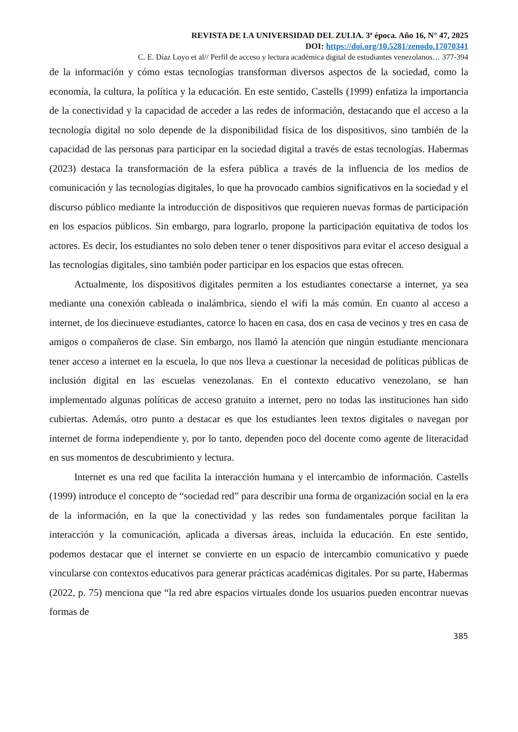REVISTA DE LA UNIVERSIDAD DEL ZULIA. 3ª época. Año 16, N° 47, 2025
DOI: https://doi.org/10.5281/zenodo.17070341
C. E. Díaz Loyo et al// Perfil de acceso y lectura académica digital de estudiantes venezolanos… 377-394
de la información y cómo estas tecnologías transforman diversos aspectos de la sociedad, como la economía, la cultura, la política y la educación. En este sentido, Castells (1999) enfatiza la importancia de la conectividad y la capacidad de acceder a las redes de información, destacando que el acceso a la tecnología digital no solo depende de la disponibilidad física de los dispositivos, sino también de la capacidad de las personas para participar en la sociedad digital a través de estas tecnologías. Habermas (2023) destaca la transformación de la esfera pública a través de la influencia de los medios de comunicación y las tecnologías digitales, lo que ha provocado cambios significativos en la sociedad y el discurso público mediante la introducción de dispositivos que requieren nuevas formas de participación en los espacios públicos. Sin embargo, para lograrlo, propone la participación equitativa de todos los actores. Es decir, los estudiantes no solo deben tener o tener dispositivos para evitar el acceso desigual a las tecnologías digitales, sino también poder participar en los espacios que estas ofrecen.
Actualmente, los dispositivos digitales permiten a los estudiantes conectarse a internet, ya sea mediante una conexión cableada o inalámbrica, siendo el wifi la más común. En cuanto al acceso a internet, de los diecinueve estudiantes, catorce lo hacen en casa, dos en casa de vecinos y tres en casa de amigos o compañeros de clase. Sin embargo, nos llamó la atención que ningún estudiante mencionara tener acceso a internet en la escuela, lo que nos lleva a cuestionar la necesidad de políticas públicas de inclusión digital en las escuelas venezolanas. En el contexto educativo venezolano, se han implementado algunas políticas de acceso gratuito a internet, pero no todas las instituciones han sido cubiertas. Además, otro punto a destacar es que los estudiantes leen textos digitales o navegan por internet de forma independiente y, por lo tanto, dependen poco del docente como agente de literacidad en sus momentos de descubrimiento y lectura.
Internet es una red que facilita la interacción humana y el intercambio de información. Castells (1999) introduce el concepto de “sociedad red” para describir una forma de organización social en la era de la información, en la que la conectividad y las redes son fundamentales porque facilitan la interacción y la comunicación, aplicada a diversas áreas, incluida la educación. En este sentido, podemos destacar que el internet se convierte en un espacio de intercambio comunicativo y puede vincularse con contextos educativos para generar prácticas académicas digitales. Por su parte, Habermas (2022, p. 75) menciona que “la red abre espacios virtuales donde los usuarios pueden encontrar nuevas formas de
385